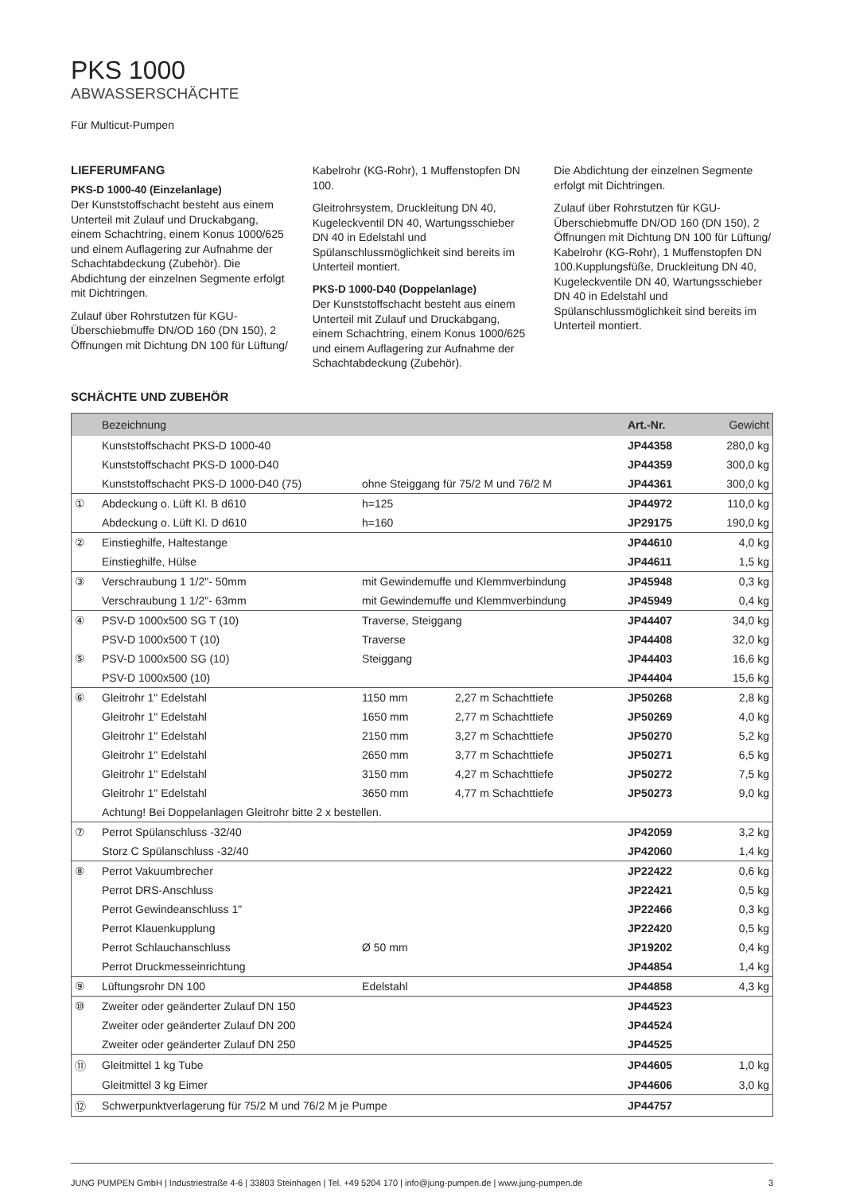PKS 1000
ABWASSERSCHÄCHTE
Für Multicut-Pumpen
LIEFERUMFANG
PKS-D 1000-40 (Einzelanlage)
Der Kunststoffschacht besteht aus einem Unterteil mit Zulauf und Druckabgang, einem Schachtring, einem Konus 1000/625 und einem Auflagering zur Aufnahme der Schachtabdeckung (Zubehör). Die Abdichtung der einzelnen Segmente erfolgt mit Dichtringen.
Zulauf über Rohrstutzen für KGU-Überschiebmuffe DN/OD 160 (DN 150), 2 Öffnungen mit Dichtung DN 100 für Lüftung/
Kabelrohr (KG-Rohr), 1 Muffenstopfen DN 100.
Gleitrohrsystem, Druckleitung DN 40, Kugeleckventil DN 40, Wartungsschieber DN 40 in Edelstahl und Spülanschlussmöglichkeit sind bereits im Unterteil montiert.
PKS-D 1000-D40 (Doppelanlage)
Der Kunststoffschacht besteht aus einem Unterteil mit Zulauf und Druckabgang, einem Schachtring, einem Konus 1000/625 und einem Auflagering zur Aufnahme der Schachtabdeckung (Zubehör).
Die Abdichtung der einzelnen Segmente erfolgt mit Dichtringen.
Zulauf über Rohrstutzen für KGU-Überschiebmuffe DN/OD 160 (DN 150), 2 Öffnungen mit Dichtung DN 100 für Lüftung/ Kabelrohr (KG-Rohr), 1 Muffenstopfen DN 100.Kupplungsfüße, Druckleitung DN 40, Kugeleckventile DN 40, Wartungsschieber DN 40 in Edelstahl und Spülanschlussmöglichkeit sind bereits im Unterteil montiert.
SCHÄCHTE UND ZUBEHÖR
| | Bezeichnung | | | Art.-Nr. | Gewicht |
| --- | --- | --- | --- | --- | --- |
| | Kunststoffschacht PKS-D 1000-40 | | | JP44358 | 280,0 kg |
| | Kunststoffschacht PKS-D 1000-D40 | | | JP44359 | 300,0 kg |
| | Kunststoffschacht PKS-D 1000-D40 (75) | ohne Steiggang für 75/2 M und 76/2 M | | JP44361 | 300,0 kg |
| ① | Abdeckung o. Lüft Kl. B d610 | h=125 | | JP44972 | 110,0 kg |
| | Abdeckung o. Lüft Kl. D d610 | h=160 | | JP29175 | 190,0 kg |
| ② | Einstieghilfe, Haltestange | | | JP44610 | 4,0 kg |
| | Einstieghilfe, Hülse | | | JP44611 | 1,5 kg |
| ③ | Verschraubung 1 1/2"- 50mm | mit Gewindemuffe und Klemmverbindung | | JP45948 | 0,3 kg |
| | Verschraubung 1 1/2"- 63mm | mit Gewindemuffe und Klemmverbindung | | JP45949 | 0,4 kg |
| ④ | PSV-D 1000x500 SG T (10) | Traverse, Steiggang | | JP44407 | 34,0 kg |
| | PSV-D 1000x500 T (10) | Traverse | | JP44408 | 32,0 kg |
| ⑤ | PSV-D 1000x500 SG (10) | Steiggang | | JP44403 | 16,6 kg |
| | PSV-D 1000x500 (10) | | | JP44404 | 15,6 kg |
| ⑥ | Gleitrohr 1" Edelstahl | 1150 mm | 2,27 m Schachttiefe | JP50268 | 2,8 kg |
| | Gleitrohr 1" Edelstahl | 1650 mm | 2,77 m Schachttiefe | JP50269 | 4,0 kg |
| | Gleitrohr 1" Edelstahl | 2150 mm | 3,27 m Schachttiefe | JP50270 | 5,2 kg |
| | Gleitrohr 1" Edelstahl | 2650 mm | 3,77 m Schachttiefe | JP50271 | 6,5 kg |
| | Gleitrohr 1" Edelstahl | 3150 mm | 4,27 m Schachttiefe | JP50272 | 7,5 kg |
| | Gleitrohr 1" Edelstahl | 3650 mm | 4,77 m Schachttiefe | JP50273 | 9,0 kg |
| | Achtung! Bei Doppelanlagen Gleitrohr bitte 2 x bestellen. | | | | |
| ⑦ | Perrot Spülanschluss -32/40 | | | JP42059 | 3,2 kg |
| | Storz C Spülanschluss -32/40 | | | JP42060 | 1,4 kg |
| ⑧ | Perrot Vakuumbrecher | | | JP22422 | 0,6 kg |
| | Perrot DRS-Anschluss | | | JP22421 | 0,5 kg |
| | Perrot Gewindeanschluss 1" | | | JP22466 | 0,3 kg |
| | Perrot Klauenkupplung | | | JP22420 | 0,5 kg |
| | Perrot Schlauchanschluss | Ø 50 mm | | JP19202 | 0,4 kg |
| | Perrot Druckmesseinrichtung | | | JP44854 | 1,4 kg |
| ⑨ | Lüftungsrohr DN 100 | Edelstahl | | JP44858 | 4,3 kg |
| ⑩ | Zweiter oder geänderter Zulauf DN 150 | | | JP44523 | |
| | Zweiter oder geänderter Zulauf DN 200 | | | JP44524 | |
| | Zweiter oder geänderter Zulauf DN 250 | | | JP44525 | |
| ⑪ | Gleitmittel 1 kg Tube | | | JP44605 | 1,0 kg |
| | Gleitmittel 3 kg Eimer | | | JP44606 | 3,0 kg |
| ⑫ | Schwerpunktverlagerung für 75/2 M und 76/2 M je Pumpe | | | JP44757 | |
JUNG PUMPEN GmbH | Industriestraße 4-6 | 33803 Steinhagen | Tel. +49 5204 170 | info@jung-pumpen.de | www.jung-pumpen.de 3